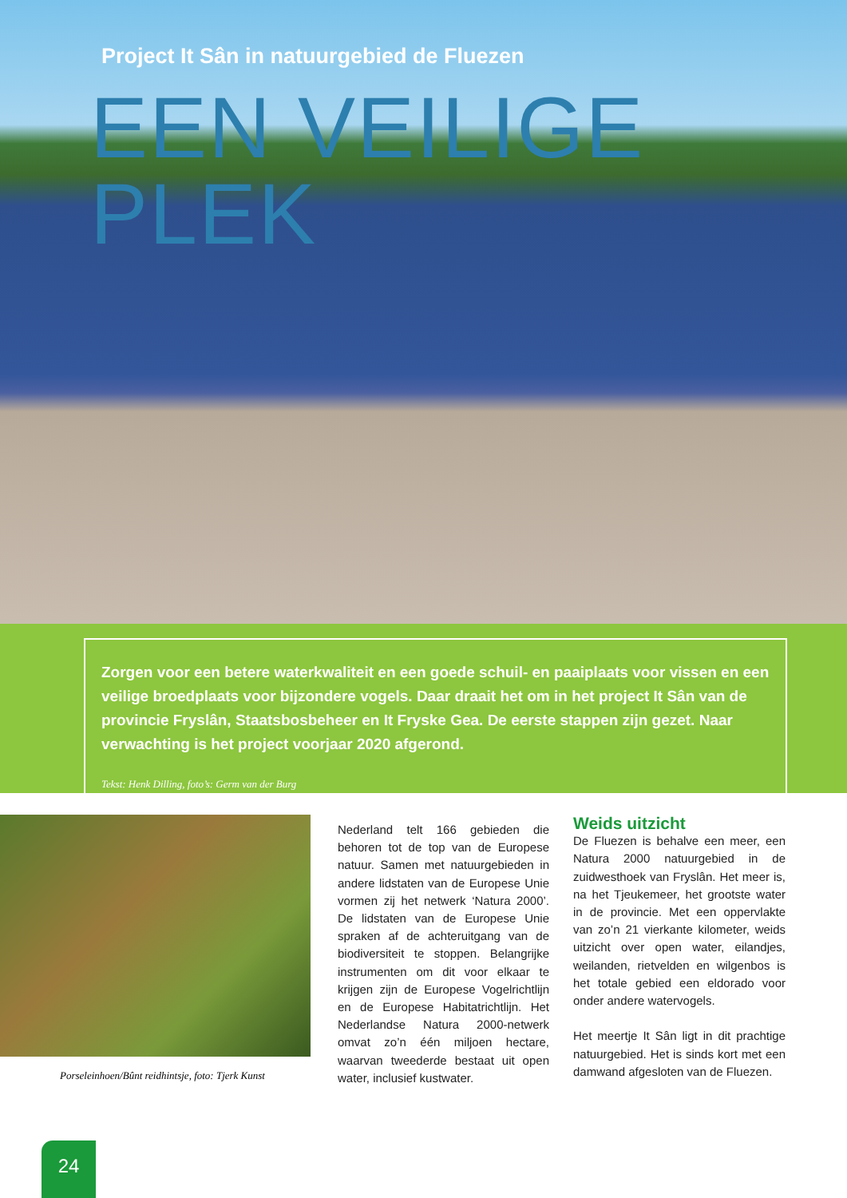Project It Sân in natuurgebied de Fluezen
EEN VEILIGE PLEK
Zorgen voor een betere waterkwaliteit en een goede schuil- en paaiplaats voor vissen en een veilige broedplaats voor bijzondere vogels. Daar draait het om in het project It Sân van de provincie Fryslân, Staatsbosbeheer en It Fryske Gea. De eerste stappen zijn gezet. Naar verwachting is het project voorjaar 2020 afgerond.
Tekst: Henk Dilling, foto’s: Germ van der Burg
Porseleinhoen/Bûnt reidhintsje, foto: Tjerk Kunst
Nederland telt 166 gebieden die behoren tot de top van de Europese natuur. Samen met natuurgebieden in andere lidstaten van de Europese Unie vormen zij het netwerk ‘Natura 2000’. De lidstaten van de Europese Unie spraken af de achteruitgang van de biodiversiteit te stoppen. Belangrijke instrumenten om dit voor elkaar te krijgen zijn de Europese Vogelrichtlijn en de Europese Habitatrichtlijn. Het Nederlandse Natura 2000-netwerk omvat zo’n één miljoen hectare, waarvan tweederde bestaat uit open water, inclusief kustwater.
Weids uitzicht
De Fluezen is behalve een meer, een Natura 2000 natuurgebied in de zuidwesthoek van Fryslân. Het meer is, na het Tjeukemeer, het grootste water in de provincie. Met een oppervlakte van zo’n 21 vierkante kilometer, weids uitzicht over open water, eilandjes, weilanden, rietvelden en wilgenbos is het totale gebied een eldorado voor onder andere watervogels.
Het meertje It Sân ligt in dit prachtige natuurgebied. Het is sinds kort met een damwand afgesloten van de Fluezen.
24